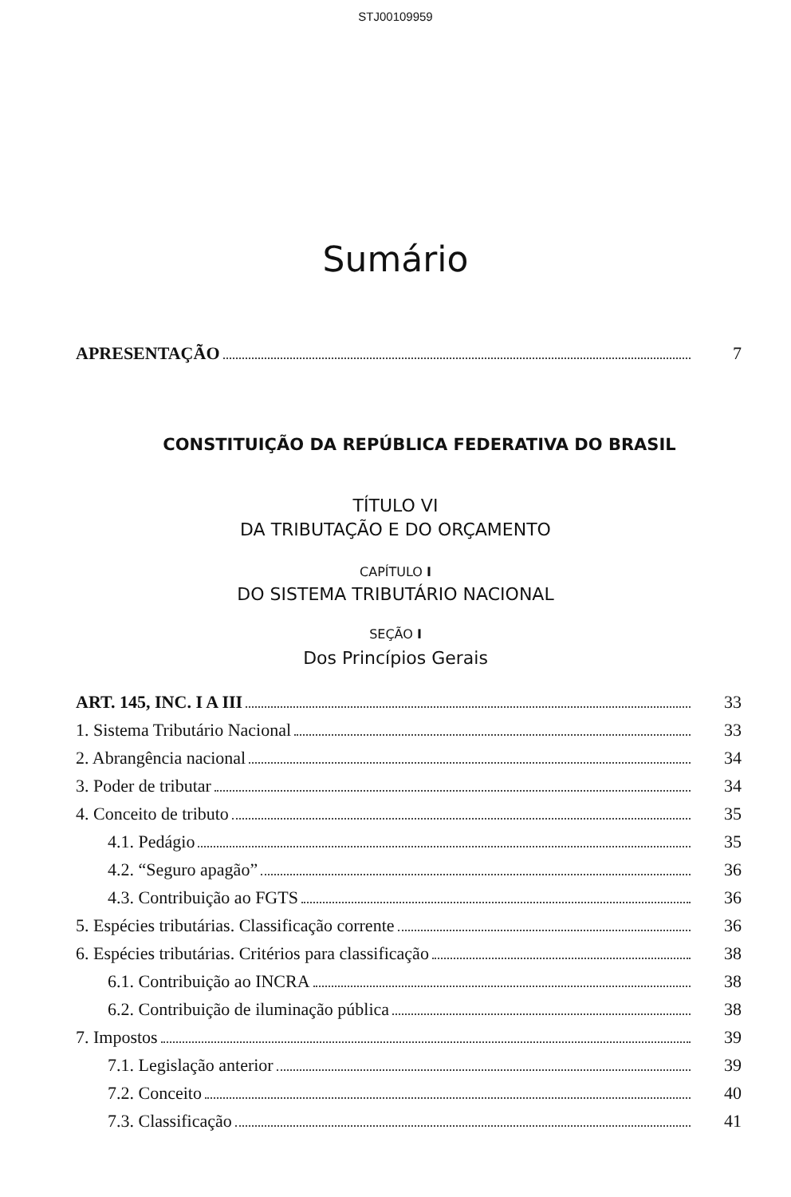STJ00109959
Sumário
APRESENTAÇÃO 7
CONSTITUIÇÃO DA REPÚBLICA FEDERATIVA DO BRASIL
TÍTULO VI
DA TRIBUTAÇÃO E DO ORÇAMENTO
CAPÍTULO I
DO SISTEMA TRIBUTÁRIO NACIONAL
SEÇÃO I
Dos Princípios Gerais
ART. 145, INC. I A III 33
1. Sistema Tributário Nacional 33
2. Abrangência nacional 34
3. Poder de tributar 34
4. Conceito de tributo 35
4.1. Pedágio 35
4.2. “Seguro apagão” 36
4.3. Contribuição ao FGTS 36
5. Espécies tributárias. Classificação corrente 36
6. Espécies tributárias. Critérios para classificação 38
6.1. Contribuição ao INCRA 38
6.2. Contribuição de iluminação pública 38
7. Impostos 39
7.1. Legislação anterior 39
7.2. Conceito 40
7.3. Classificação 41